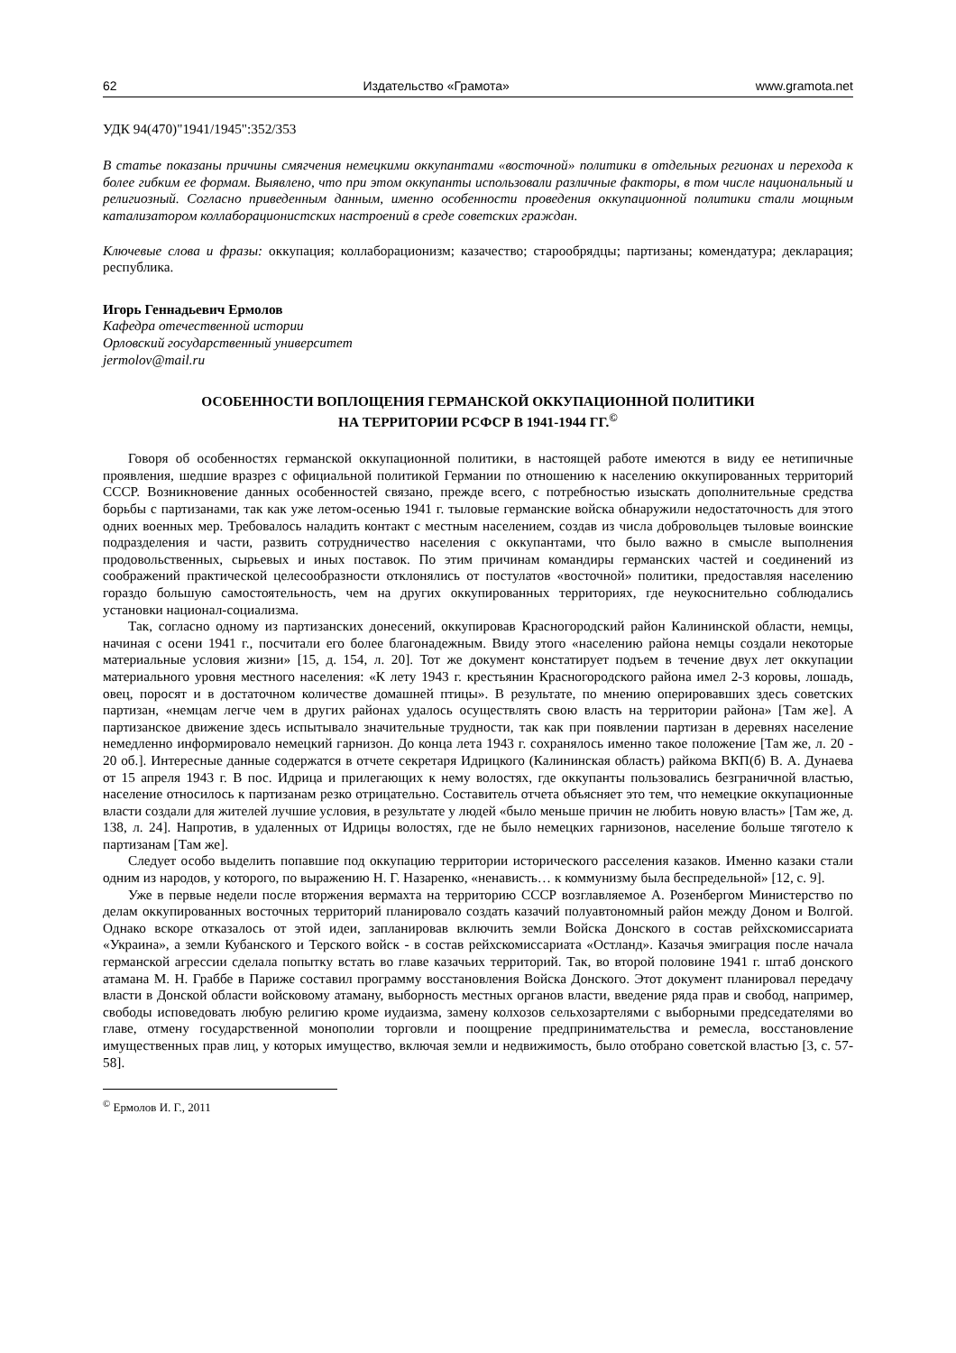62 Издательство «Грамота» www.gramota.net
УДК 94(470)"1941/1945":352/353
В статье показаны причины смягчения немецкими оккупантами «восточной» политики в отдельных регионах и перехода к более гибким ее формам. Выявлено, что при этом оккупанты использовали различные факторы, в том числе национальный и религиозный. Согласно приведенным данным, именно особенности проведения оккупационной политики стали мощным катализатором коллаборационистских настроений в среде советских граждан.
Ключевые слова и фразы: оккупация; коллаборационизм; казачество; старообрядцы; партизаны; комендатура; декларация; республика.
Игорь Геннадьевич Ермолов
Кафедра отечественной истории
Орловский государственный университет
jermolov@mail.ru
ОСОБЕННОСТИ ВОПЛОЩЕНИЯ ГЕРМАНСКОЙ ОККУПАЦИОННОЙ ПОЛИТИКИ
НА ТЕРРИТОРИИ РСФСР В 1941-1944 ГГ.<sup>©</sup>
Говоря об особенностях германской оккупационной политики, в настоящей работе имеются в виду ее нетипичные проявления, шедшие вразрез с официальной политикой Германии по отношению к населению оккупированных территорий СССР. Возникновение данных особенностей связано, прежде всего, с потребностью изыскать дополнительные средства борьбы с партизанами, так как уже летом-осенью 1941 г. тыловые германские войска обнаружили недостаточность для этого одних военных мер. Требовалось наладить контакт с местным населением, создав из числа добровольцев тыловые воинские подразделения и части, развить сотрудничество населения с оккупантами, что было важно в смысле выполнения продовольственных, сырьевых и иных поставок. По этим причинам командиры германских частей и соединений из соображений практической целесообразности отклонялись от постулатов «восточной» политики, предоставляя населению гораздо большую самостоятельность, чем на других оккупированных территориях, где неукоснительно соблюдались установки национал-социализма.
Так, согласно одному из партизанских донесений, оккупировав Красногородский район Калининской области, немцы, начиная с осени 1941 г., посчитали его более благонадежным. Ввиду этого «населению района немцы создали некоторые материальные условия жизни» [15, д. 154, л. 20]. Тот же документ констатирует подъем в течение двух лет оккупации материального уровня местного населения: «К лету 1943 г. крестьянин Красногородского района имел 2-3 коровы, лошадь, овец, поросят и в достаточном количестве домашней птицы». В результате, по мнению оперировавших здесь советских партизан, «немцам легче чем в других районах удалось осуществлять свою власть на территории района» [Там же]. А партизанское движение здесь испытывало значительные трудности, так как при появлении партизан в деревнях население немедленно информировало немецкий гарнизон. До конца лета 1943 г. сохранялось именно такое положение [Там же, л. 20 - 20 об.]. Интересные данные содержатся в отчете секретаря Идрицкого (Калининская область) райкома ВКП(б) В. А. Дунаева от 15 апреля 1943 г. В пос. Идрица и прилегающих к нему волостях, где оккупанты пользовались безграничной властью, население относилось к партизанам резко отрицательно. Составитель отчета объясняет это тем, что немецкие оккупационные власти создали для жителей лучшие условия, в результате у людей «было меньше причин не любить новую власть» [Там же, д. 138, л. 24]. Напротив, в удаленных от Идрицы волостях, где не было немецких гарнизонов, население больше тяготело к партизанам [Там же].
Следует особо выделить попавшие под оккупацию территории исторического расселения казаков. Именно казаки стали одним из народов, у которого, по выражению Н. Г. Назаренко, «ненависть… к коммунизму была беспредельной» [12, с. 9].
Уже в первые недели после вторжения вермахта на территорию СССР возглавляемое А. Розенбергом Министерство по делам оккупированных восточных территорий планировало создать казачий полуавтономный район между Доном и Волгой. Однако вскоре отказалось от этой идеи, запланировав включить земли Войска Донского в состав рейхскомиссариата «Украина», а земли Кубанского и Терского войск - в состав рейхскомиссариата «Остланд». Казачья эмиграция после начала германской агрессии сделала попытку встать во главе казачьих территорий. Так, во второй половине 1941 г. штаб донского атамана М. Н. Граббе в Париже составил программу восстановления Войска Донского. Этот документ планировал передачу власти в Донской области войсковому атаману, выборность местных органов власти, введение ряда прав и свобод, например, свободы исповедовать любую религию кроме иудаизма, замену колхозов сельхозартелями с выборными председателями во главе, отмену государственной монополии торговли и поощрение предпринимательства и ремесла, восстановление имущественных прав лиц, у которых имущество, включая земли и недвижимость, было отобрано советской властью [3, с. 57-58].
<sup>©</sup> Ермолов И. Г., 2011